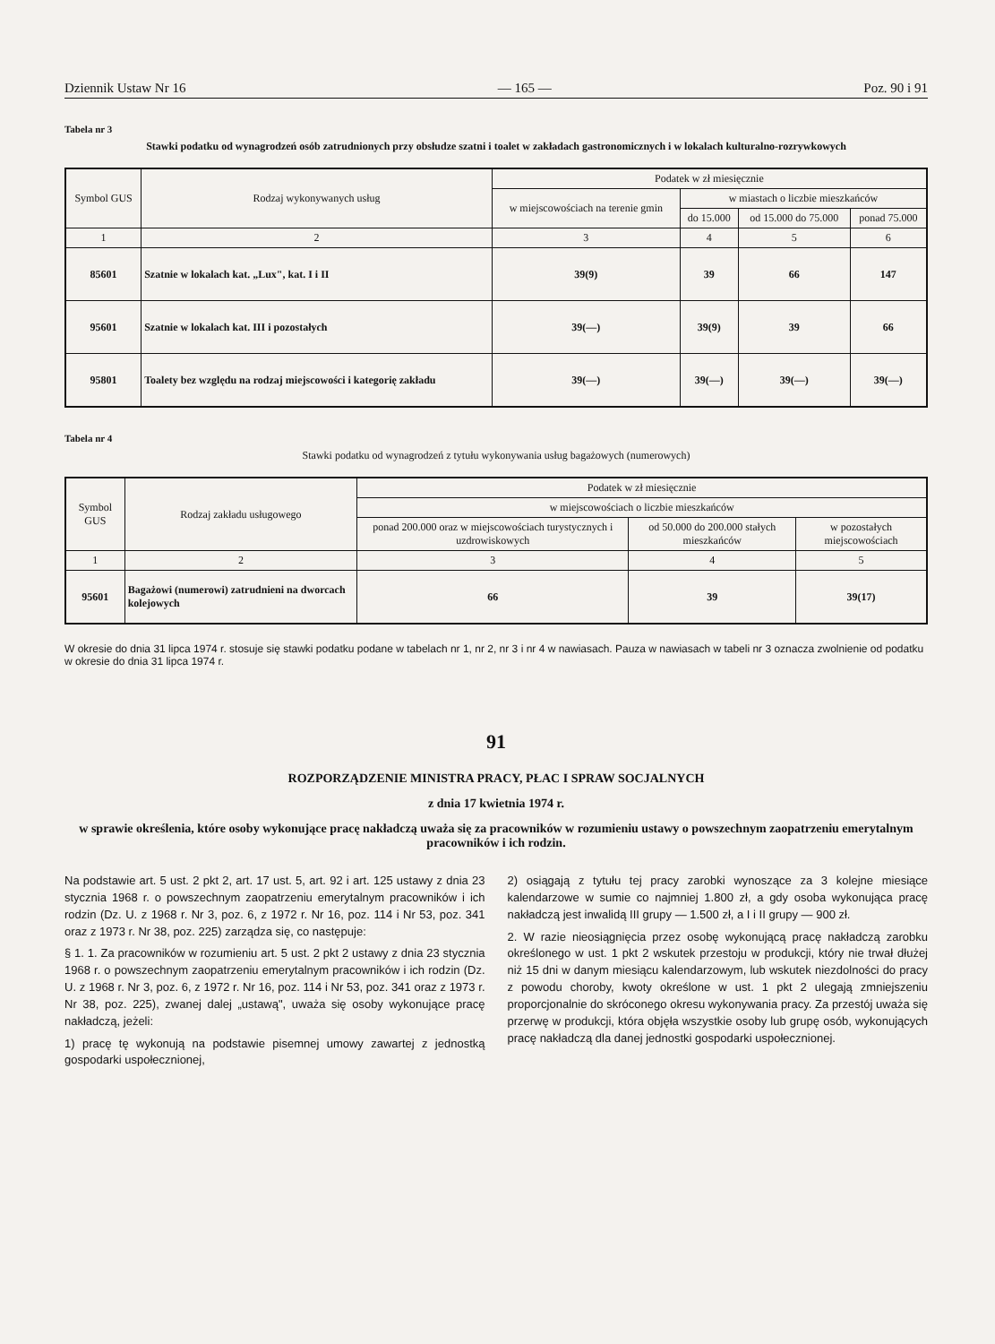Dziennik Ustaw Nr 16 — 165 — Poz. 90 i 91
Tabela nr 3
Stawki podatku od wynagrodzeń osób zatrudnionych przy obsłudze szatni i toalet w zakładach gastronomicznych i w lokalach kulturalno-rozrywkowych
| Symbol GUS | Rodzaj wykonywanych usług | Podatek w zł miesięcznie | | | |
| --- | --- | --- | --- | --- | --- |
| | | w miejscowościach na terenie gmin | w miastach o liczbie mieszkańców | | |
| | | | do 15.000 | od 15.000 do 75.000 | ponad 75.000 |
| 1 | 2 | 3 | 4 | 5 | 6 |
| 85601 | Szatnie w lokalach kat. „Lux", kat. I i II | 39(9) | 39 | 66 | 147 |
| 95601 | Szatnie w lokalach kat. III i pozostałych | 39(—) | 39(9) | 39 | 66 |
| 95801 | Toalety bez względu na rodzaj miejscowości i kategorię zakładu | 39(—) | 39(—) | 39(—) | 39(—) |
Tabela nr 4
Stawki podatku od wynagrodzeń z tytułu wykonywania usług bagażowych (numerowych)
| Symbol GUS | Rodzaj zakładu usługowego | Podatek w zł miesięcznie | | |
| --- | --- | --- | --- | --- |
| | | w miejscowościach o liczbie mieszkańców | | |
| | | ponad 200.000 oraz w miejscowościach turystycznych i uzdrowiskowych | od 50.000 do 200.000 stałych mieszkańców | w pozostałych miejscowościach |
| 1 | 2 | 3 | 4 | 5 |
| 95601 | Bagażowi (numerowi) zatrudnieni na dworcach kolejowych | 66 | 39 | 39(17) |
W okresie do dnia 31 lipca 1974 r. stosuje się stawki podatku podane w tabelach nr 1, nr 2, nr 3 i nr 4 w nawiasach. Pauza w nawiasach w tabeli nr 3 oznacza zwolnienie od podatku w okresie do dnia 31 lipca 1974 r.
91
ROZPORZĄDZENIE MINISTRA PRACY, PŁAC I SPRAW SOCJALNYCH
z dnia 17 kwietnia 1974 r.
w sprawie określenia, które osoby wykonujące pracę nakładczą uważa się za pracowników w rozumieniu ustawy o powszechnym zaopatrzeniu emerytalnym pracowników i ich rodzin.
Na podstawie art. 5 ust. 2 pkt 2, art. 17 ust. 5, art. 92 i art. 125 ustawy z dnia 23 stycznia 1968 r. o powszechnym zaopatrzeniu emerytalnym pracowników i ich rodzin (Dz. U. z 1968 r. Nr 3, poz. 6, z 1972 r. Nr 16, poz. 114 i Nr 53, poz. 341 oraz z 1973 r. Nr 38, poz. 225) zarządza się, co następuje:
§ 1. 1. Za pracowników w rozumieniu art. 5 ust. 2 pkt 2 ustawy z dnia 23 stycznia 1968 r. o powszechnym zaopatrzeniu emerytalnym pracowników i ich rodzin (Dz. U. z 1968 r. Nr 3, poz. 6, z 1972 r. Nr 16, poz. 114 i Nr 53, poz. 341 oraz z 1973 r. Nr 38, poz. 225), zwanej dalej „ustawą", uważa się osoby wykonujące pracę nakładczą, jeżeli:
1) pracę tę wykonują na podstawie pisemnej umowy zawartej z jednostką gospodarki uspołecznionej,
2) osiągają z tytułu tej pracy zarobki wynoszące za 3 kolejne miesiące kalendarzowe w sumie co najmniej 1.800 zł, a gdy osoba wykonująca pracę nakładczą jest inwalidą III grupy — 1.500 zł, a I i II grupy — 900 zł.
2. W razie nieosiągnięcia przez osobę wykonującą pracę nakładczą zarobku określonego w ust. 1 pkt 2 wskutek przestoju w produkcji, który nie trwał dłużej niż 15 dni w danym miesiącu kalendarzowym, lub wskutek niezdolności do pracy z powodu choroby, kwoty określone w ust. 1 pkt 2 ulegają zmniejszeniu proporcjonalnie do skróconego okresu wykonywania pracy. Za przestój uważa się przerwę w produkcji, która objęła wszystkie osoby lub grupę osób, wykonujących pracę nakładczą dla danej jednostki gospodarki uspołecznionej.